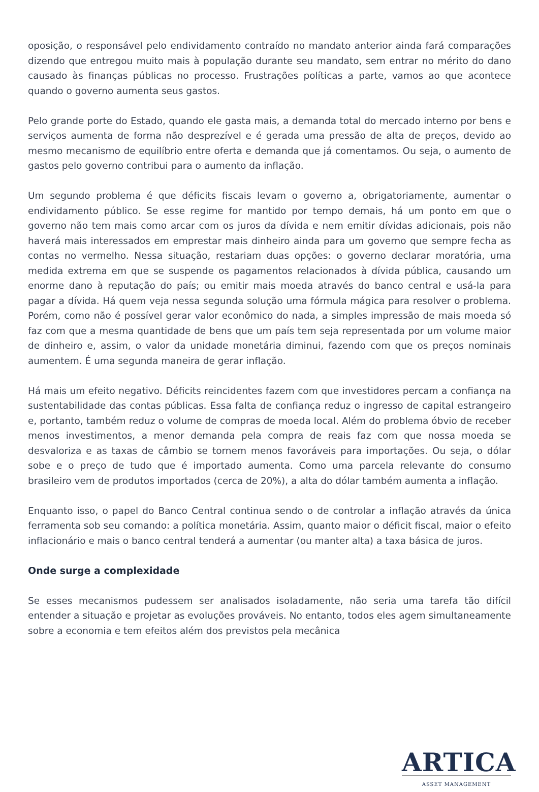oposição, o responsável pelo endividamento contraído no mandato anterior ainda fará comparações dizendo que entregou muito mais à população durante seu mandato, sem entrar no mérito do dano causado às finanças públicas no processo. Frustrações políticas a parte, vamos ao que acontece quando o governo aumenta seus gastos.
Pelo grande porte do Estado, quando ele gasta mais, a demanda total do mercado interno por bens e serviços aumenta de forma não desprezível e é gerada uma pressão de alta de preços, devido ao mesmo mecanismo de equilíbrio entre oferta e demanda que já comentamos. Ou seja, o aumento de gastos pelo governo contribui para o aumento da inflação.
Um segundo problema é que déficits fiscais levam o governo a, obrigatoriamente, aumentar o endividamento público. Se esse regime for mantido por tempo demais, há um ponto em que o governo não tem mais como arcar com os juros da dívida e nem emitir dívidas adicionais, pois não haverá mais interessados em emprestar mais dinheiro ainda para um governo que sempre fecha as contas no vermelho. Nessa situação, restariam duas opções: o governo declarar moratória, uma medida extrema em que se suspende os pagamentos relacionados à dívida pública, causando um enorme dano à reputação do país; ou emitir mais moeda através do banco central e usá-la para pagar a dívida. Há quem veja nessa segunda solução uma fórmula mágica para resolver o problema. Porém, como não é possível gerar valor econômico do nada, a simples impressão de mais moeda só faz com que a mesma quantidade de bens que um país tem seja representada por um volume maior de dinheiro e, assim, o valor da unidade monetária diminui, fazendo com que os preços nominais aumentem. É uma segunda maneira de gerar inflação.
Há mais um efeito negativo. Déficits reincidentes fazem com que investidores percam a confiança na sustentabilidade das contas públicas. Essa falta de confiança reduz o ingresso de capital estrangeiro e, portanto, também reduz o volume de compras de moeda local. Além do problema óbvio de receber menos investimentos, a menor demanda pela compra de reais faz com que nossa moeda se desvaloriza e as taxas de câmbio se tornem menos favoráveis para importações. Ou seja, o dólar sobe e o preço de tudo que é importado aumenta. Como uma parcela relevante do consumo brasileiro vem de produtos importados (cerca de 20%), a alta do dólar também aumenta a inflação.
Enquanto isso, o papel do Banco Central continua sendo o de controlar a inflação através da única ferramenta sob seu comando: a política monetária. Assim, quanto maior o déficit fiscal, maior o efeito inflacionário e mais o banco central tenderá a aumentar (ou manter alta) a taxa básica de juros.
Onde surge a complexidade
Se esses mecanismos pudessem ser analisados isoladamente, não seria uma tarefa tão difícil entender a situação e projetar as evoluções prováveis. No entanto, todos eles agem simultaneamente sobre a economia e tem efeitos além dos previstos pela mecânica
ARTICA
ASSET MANAGEMENT